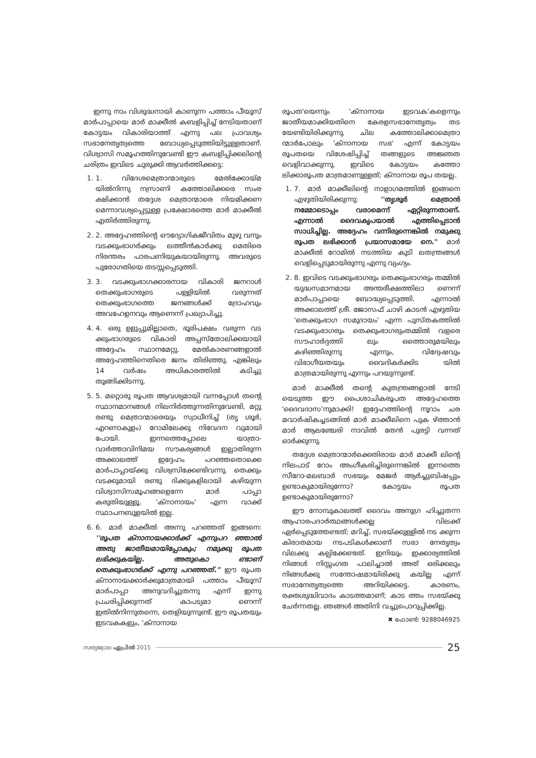ഇന്നു നാം വിശുദ്ധനായി കാണുന്ന പത്താം പീയൂസ് മാർപാപ്പായെ മാർ മാക്കീൽ കബളിപ്പിച്ച് നേടിയതാണ് കോട്ടയം വികാരിയാത്ത് എന്നു പല പ്രാവശ്യം സഭാനേതൃത്വത്തെ ബോധ്യപ്പെടുത്തിയിട്ടുള്ളതാണ്. വിശ്വാസി സമൂഹത്തിനുവേണ്ടി ഈ കബളിപ്പിക്കലിന്റെ ചരിത്രം ഇവിടെ ചുരുക്കി ആവർത്തിക്കട്ടെ:
1. 1. വിദേശമെത്രാന്മാരുടെ മേൽക്കോയ്മ യിൽനിന്നു നസ്രാണി കത്തോലിക്കരെ സംര ക്ഷിക്കാൻ തദ്ദേശ മെത്രാന്മാരെ നിയമിക്കണ മെന്നാവശ്യപ്പെട്ടുള്ള പ്രക്ഷോഭത്തെ മാർ മാക്കീൽ എതിർത്തിരുന്നു.
2. 2. അദ്ദേഹത്തിന്റെ ഔദ്യോഗികജീവിതം മുഴു വനും വടക്കുംഭാഗർക്കും ലത്തീൻകാർക്കു മെതിരെ നിരന്തരം പാരപണിയുകയായിരുന്നു. അവരുടെ പുരോഗതിയെ തടസ്സപ്പെടുത്തി.
3. 3. വടക്കുംഭാഗക്കാരനായ വികാരി ജനറാൾ തെക്കുംഭാഗരുടെ പള്ളിയിൽ വരുന്നത് തെക്കുംഭാഗത്തെ ജനങ്ങൾക്ക് ദ്രോഹവും അവഹേളനവും ആണെന്ന് പ്രഖ്യാപിച്ചു.
4. 4. ഒരു ഉളുപ്പുമില്ലാതെ, ഭൂരിപക്ഷം വരുന്ന വട ക്കുംഭാഗരുടെ വികാരി അപ്പസ്തോലിക്കയായി അദ്ദേഹം സ്ഥാനമേറ്റു. മേൽകാരണങ്ങളാൽ അദ്ദേഹത്തിനെതിരെ ജനം തിരിഞ്ഞു. എങ്കിലും 14 വർഷം അധികാരത്തിൽ കടിച്ചു തൂങ്ങിക്കിടന്നു.
5. 5. മറ്റൊരു രൂപത ആവശ്യമായി വന്നപ്പോൾ തന്റെ സ്ഥാനമാനങ്ങൾ നിലനിർത്തുന്നതിനുവേണ്ടി, മറ്റു രണ്ടു മെത്രാന്മാരെയും സ്വാധീനിച്ച് (തൃ ശൂർ, എറണാകുളം) റോമിലേക്കു നിവേദന വുമായി പോയി. ഇന്നത്തെപ്പോലെ യാത്രാ-വാർത്താവിനിമയ സൗകര്യങ്ങൾ ഇല്ലാതിരുന്ന അക്കാലത്ത് ഇദ്ദേഹം പറഞ്ഞതൊക്കെ മാർപാപ്പായ്ക്കു വിശ്വസിക്കേണ്ടിവന്നു. തെക്കും വടക്കുമായി രണ്ടു ദിക്കുകളിലായി കഴിയുന്ന വിശ്വാസിസമൂഹങ്ങളെന്നേ മാർ പാപ്പാ കരുതിയുള്ളൂ. 'ക്നാനായം' എന്ന വാക്ക് സ്ഥാപനബൂളയിൽ ഇല്ല.
6. 6. മാർ മാക്കീൽ അന്നു പറഞ്ഞത് ഇങ്ങനെ: ''രൂപത ക്നാനായക്കാർക്ക് എന്നുപറ ഞ്ഞാൽ അതു ജാതീയമായിപ്പോകും; നമുക്കു രൂപത ലഭിക്കുകയില്ല. അതുകൊ ണ്ടാണ് തെക്കുംഭാഗർക്ക് എന്നു പറഞ്ഞത്." ഈ രൂപത ക്നാനായക്കാർക്കുമാത്രമായി പത്താം പീയൂസ് മാർപാപ്പാ അനുവദിച്ചുതന്നു എന്ന് ഇന്നു പ്രചരിപ്പിക്കുന്നത് കാപട്യമാ ണെന്ന് ഇതിൽനിന്നുതന്നെ, തെളിയുന്നുണ്ട്. ഈ രൂപതയും ഇടവകകളും, 'ക്നാനായ
രൂപത'യെന്നും 'ക്നാനായ ഇടവക'കളെന്നും ജാതീയമാക്കിയതിനെ കേരളസഭാനേതൃത്വം തട യേണ്ടിയിരിക്കുന്നു. ചില കത്തോലിക്കാമെത്രാ ന്മാർപോലും 'ക്നാനായ സഭ' എന്ന് കോട്ടയം രൂപതയെ വിശേഷിപ്പിച്ച് തങ്ങളുടെ അജ്ഞത വെളിവാക്കുന്നു. ഇവിടെ കോട്ടയം കത്തോ ലിക്കാരൂപത മാത്രമാണുള്ളത്; ക്നാനായ രൂപ തയല്ല.
1. 7. മാർ മാക്കീലിന്റെ നാളാഗമത്തിൽ ഇങ്ങനെ എഴുതിയിരിക്കുന്നു: ''തൃശൂർ മെത്രാൻ നമ്മോടൊപ്പം വരാമെന്ന് ഏറ്റിരുന്നതാണ്. എന്നാൽ ദൈവകൃപയാൽ എത്തിപ്പെടാൻ സാധിച്ചില്ല. അദ്ദേഹം വന്നിരുന്നെങ്കിൽ നമുക്കു രൂപത ലഭിക്കാൻ പ്രയാസമായേ നെ." മാർ മാക്കീൽ റോമിൽ നടത്തിയ കുടി ലതന്ത്രങ്ങൾ വെളിപ്പെടുമായിരുന്നു എന്നു വ്യംഗ്യം.
2. 8. ഇവിടെ വടക്കുംഭാഗരും തെക്കുംഭാഗരും തമ്മിൽ യുദ്ധസമാനമായ അന്തരീക്ഷത്തിലാ ണെന്ന് മാർപാപ്പായെ ബോദ്ധ്യപ്പെടുത്തി. എന്നാൽ അക്കാലത്ത് ശ്രീ. ജോസഫ് ചാഴി കാടൻ എഴുതിയ 'തെക്കുംഭാഗ സമുദായം' എന്ന പുസ്തകത്തിൽ വടക്കുംഭാഗരും തെക്കുംഭാഗരുംതമ്മിൽ വളരെ സൗഹാർദ്ദത്തി ലും ഒത്തൊരുമയിലും കഴിഞ്ഞിരുന്നു എന്നും, വിദ്വേഷവും വിഭാഗീയതയും വൈദികർക്കിട യിൽ മാത്രമായിരുന്നു എന്നും പറയുന്നുണ്ട്.
മാർ മാക്കീൽ തന്റെ കുതന്ത്രങ്ങളാൽ നേടി യെടുത്ത ഈ പൈശാചികരൂപത അദ്ദേഹത്തെ 'ദൈവദാസ'നുമാക്കി! ഇദ്ദേഹത്തിന്റെ നൂറാം ചര മവാർഷികച്ചടങ്ങിൽ മാർ മാക്കീലിനെ പുക ഴ്ത്താൻ മാർ ആലഞ്ചേരി നാവിൽ തേൻ പുരട്ടി വന്നത് ഓർക്കുന്നു.
തദ്ദേശ മെത്രാന്മാർക്കെതിരായ മാർ മാക്കീ ലിന്റെ നിലപാട് റോം അംഗീകരിച്ചിരുന്നെങ്കിൽ ഇന്നത്തെ സീറോ-മലബാർ സഭയും മേജർ ആർച്ചുബിഷപ്പും ഉണ്ടാകുമായിരുന്നോ? കോട്ടയം രൂപത ഉണ്ടാകുമായിരുന്നോ?
ഈ നോമ്പുകാലത്ത് ദൈവം അനുഗ്ര ഹിച്ചുതന്ന ആഹാരപദാർത്ഥങ്ങൾക്കല്ല വിലക്ക് ഏർപ്പെടുത്തേണ്ടത്; മറിച്ച്, സഭയ്ക്കുള്ളിൽ നട ക്കുന്ന കിരാതമായ നടപടികൾക്കാണ് സഭാ നേതൃത്വം വിലക്കു കല്പിക്കേണ്ടത്. ഇനിയും ഇക്കാര്യത്തിൽ നിങ്ങൾ നിസ്സംഗത പാലിച്ചാൽ അത് ഒരിക്കലും നിങ്ങൾക്കു സന്തോഷമായിരിക്കു കയില്ല എന്ന് സഭാനേതൃത്വത്തെ അറിയിക്കട്ടെ. കാരണം, രക്തശുദ്ധിവാദം കാടത്തമാണ്; കാട ത്തം സഭയ്ക്കു ചേർന്നതല്ല. ഞങ്ങൾ അതിനി വച്ചുപൊറുപ്പിക്കില്ല.
✖ ഫോൺ: 9288046925
സത്യജ്വാല ഏപ്രിൽ 2015 25